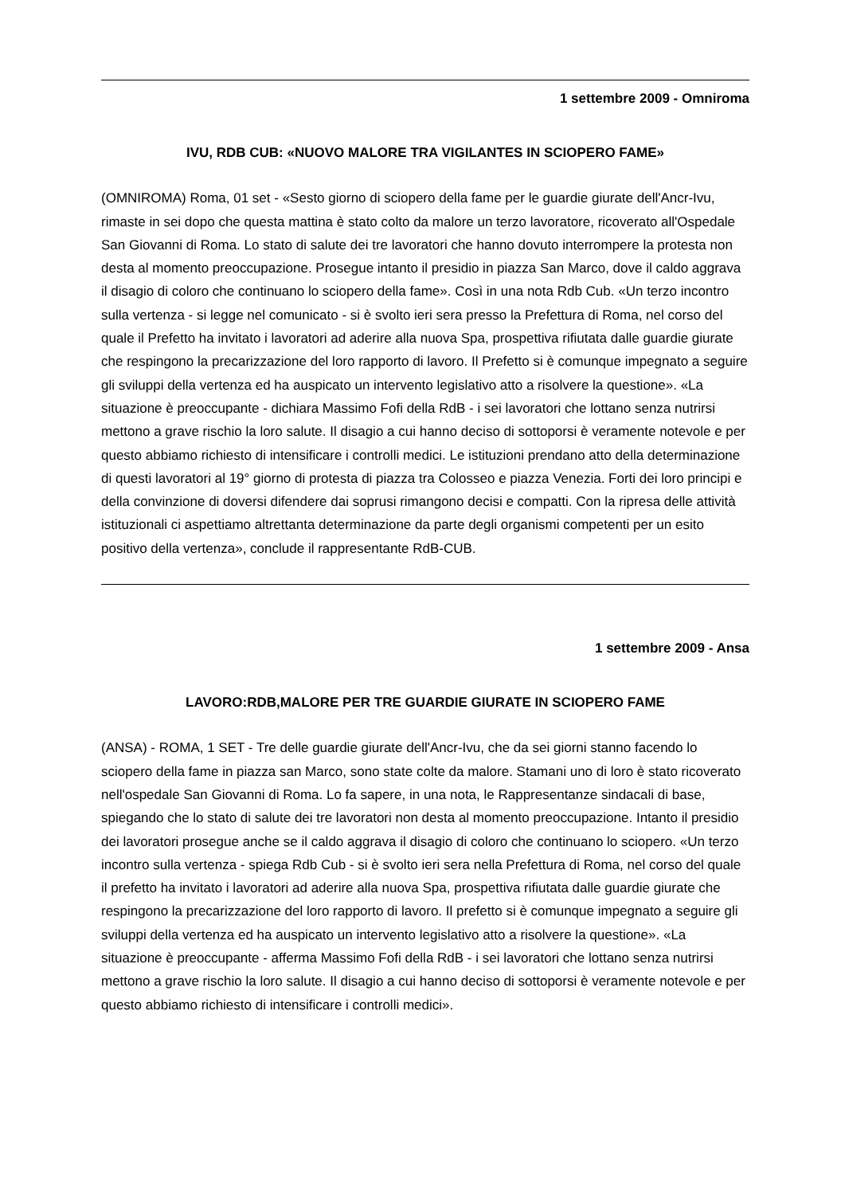1 settembre 2009 - Omniroma
IVU, RDB CUB: «NUOVO MALORE TRA VIGILANTES IN SCIOPERO FAME»
(OMNIROMA) Roma, 01 set - «Sesto giorno di sciopero della fame per le guardie giurate dell'Ancr-Ivu, rimaste in sei dopo che questa mattina è stato colto da malore un terzo lavoratore, ricoverato all'Ospedale San Giovanni di Roma. Lo stato di salute dei tre lavoratori che hanno dovuto interrompere la protesta non desta al momento preoccupazione. Prosegue intanto il presidio in piazza San Marco, dove il caldo aggrava il disagio di coloro che continuano lo sciopero della fame». Così in una nota Rdb Cub. «Un terzo incontro sulla vertenza - si legge nel comunicato - si è svolto ieri sera presso la Prefettura di Roma, nel corso del quale il Prefetto ha invitato i lavoratori ad aderire alla nuova Spa, prospettiva rifiutata dalle guardie giurate che respingono la precarizzazione del loro rapporto di lavoro. Il Prefetto si è comunque impegnato a seguire gli sviluppi della vertenza ed ha auspicato un intervento legislativo atto a risolvere la questione». «La situazione è preoccupante - dichiara Massimo Fofi della RdB - i sei lavoratori che lottano senza nutrirsi mettono a grave rischio la loro salute. Il disagio a cui hanno deciso di sottoporsi è veramente notevole e per questo abbiamo richiesto di intensificare i controlli medici. Le istituzioni prendano atto della determinazione di questi lavoratori al 19° giorno di protesta di piazza tra Colosseo e piazza Venezia. Forti dei loro principi e della convinzione di doversi difendere dai soprusi rimangono decisi e compatti. Con la ripresa delle attività istituzionali ci aspettiamo altrettanta determinazione da parte degli organismi competenti per un esito positivo della vertenza», conclude il rappresentante RdB-CUB.
1 settembre 2009 - Ansa
LAVORO:RDB,MALORE PER TRE GUARDIE GIURATE IN SCIOPERO FAME
(ANSA) - ROMA, 1 SET - Tre delle guardie giurate dell'Ancr-Ivu, che da sei giorni stanno facendo lo sciopero della fame in piazza san Marco, sono state colte da malore. Stamani uno di loro è stato ricoverato nell'ospedale San Giovanni di Roma. Lo fa sapere, in una nota, le Rappresentanze sindacali di base, spiegando che lo stato di salute dei tre lavoratori non desta al momento preoccupazione. Intanto il presidio dei lavoratori prosegue anche se il caldo aggrava il disagio di coloro che continuano lo sciopero. «Un terzo incontro sulla vertenza - spiega Rdb Cub - si è svolto ieri sera nella Prefettura di Roma, nel corso del quale il prefetto ha invitato i lavoratori ad aderire alla nuova Spa, prospettiva rifiutata dalle guardie giurate che respingono la precarizzazione del loro rapporto di lavoro. Il prefetto si è comunque impegnato a seguire gli sviluppi della vertenza ed ha auspicato un intervento legislativo atto a risolvere la questione». «La situazione è preoccupante - afferma Massimo Fofi della RdB - i sei lavoratori che lottano senza nutrirsi mettono a grave rischio la loro salute. Il disagio a cui hanno deciso di sottoporsi è veramente notevole e per questo abbiamo richiesto di intensificare i controlli medici».